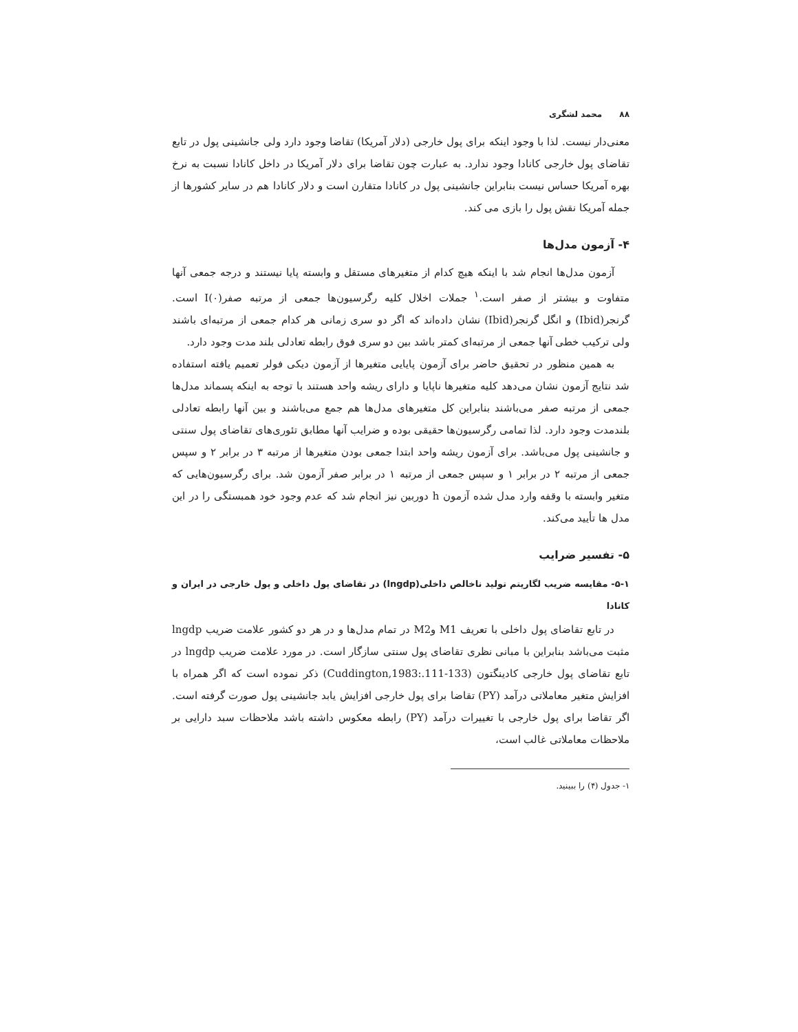۸۸ محمد لشگری
معنی‌دار نیست. لذا با وجود اینکه برای پول خارجی (دلار آمریکا) تقاضا وجود دارد ولی جانشینی پول در تابع تقاضای پول خارجی کانادا وجود ندارد. به عبارت چون تقاضا برای دلار آمریکا در داخل کانادا نسبت به نرخ بهره آمریکا حساس نیست بنابراین جانشینی پول در کانادا متقارن است و دلار کانادا هم در سایر کشورها از جمله آمریکا نقش پول را بازی می کند.
۴- آزمون مدل‌ها
آزمون مدل‌ها انجام شد با اینکه هیچ کدام از متغیرهای مستقل و وابسته پایا نیستند و درجه جمعی آنها متفاوت و بیشتر از صفر است.<sup>۱</sup> جملات اخلال کلیه رگرسیون‌ها جمعی از مرتبه صفر(I(۰ است. گرنجر(Ibid) و انگل گرنجر(Ibid) نشان داده‌اند که اگر دو سری زمانی هر کدام جمعی از مرتبه‌ای باشند ولی ترکیب خطی آنها جمعی از مرتبه‌ای کمتر باشد بین دو سری فوق رابطه تعادلی بلند مدت وجود دارد.
به همین منظور در تحقیق حاضر برای آزمون پایایی متغیرها از آزمون دیکی فولر تعمیم یافته استفاده شد نتایج آزمون نشان می‌دهد کلیه متغیرها ناپایا و دارای ریشه واحد هستند با توجه به اینکه پسماند مدل‌ها جمعی از مرتبه صفر می‌باشند بنابراین کل متغیرهای مدل‌ها هم جمع می‌باشند و بین آنها رابطه تعادلی بلندمدت وجود دارد. لذا تمامی رگرسیون‌ها حقیقی بوده و ضرایب آنها مطابق تئوری‌های تقاضای پول سنتی و جانشینی پول می‌باشد. برای آزمون ریشه واحد ابتدا جمعی بودن متغیرها از مرتبه ۳ در برابر ۲ و سپس جمعی از مرتبه ۲ در برابر ۱ و سپس جمعی از مرتبه ۱ در برابر صفر آزمون شد. برای رگرسیون‌هایی که متغیر وابسته با وقفه وارد مدل شده آزمون h دوربین نیز انجام شد که عدم وجود خود همبستگی را در این مدل ها تأیید می‌کند.
۵- تفسیر ضرایب
۵-۱- مقایسه ضریب لگاریتم تولید ناخالص داخلی(lngdp) در تقاضای پول داخلی و پول خارجی در ایران و کانادا
در تابع تقاضای پول داخلی با تعریف M1 وM2 در تمام مدل‌ها و در هر دو کشور علامت ضریب lngdp مثبت می‌باشد بنابراین با مبانی نظری تقاضای پول سنتی سازگار است. در مورد علامت ضریب lngdp در تابع تقاضای پول خارجی کادینگتون (Cuddington,1983:.111-133) ذکر نموده است که اگر همراه با افزایش متغیر معاملاتی درآمد (PY) تقاضا برای پول خارجی افزایش یابد جانشینی پول صورت گرفته است. اگر تقاضا برای پول خارجی با تغییرات درآمد (PY) رابطه معکوس داشته باشد ملاحظات سبد دارایی بر ملاحظات معاملاتی غالب است،
۱- جدول (۴) را ببینید.